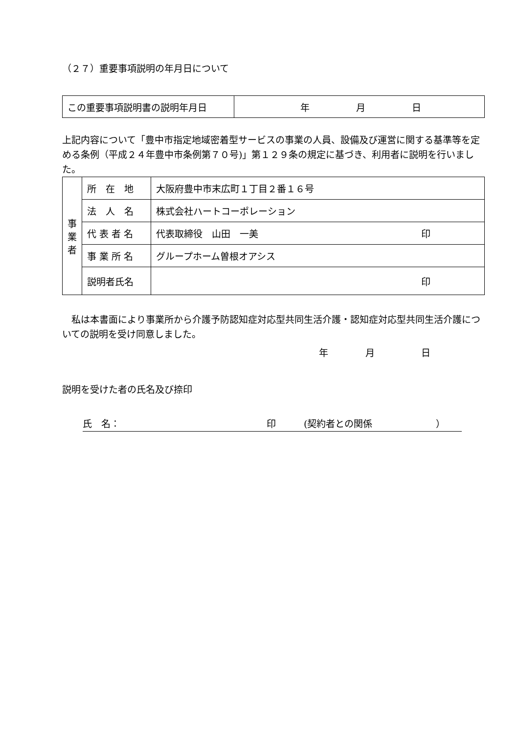（２７）重要事項説明の年月日について
| この重要事項説明書の説明年月日 | 年 月 日 |
上記内容について「豊中市指定地域密着型サービスの事業の人員、設備及び運営に関する基準等を定める条例（平成２４年豊中市条例第７０号)」第１２９条の規定に基づき、利用者に説明を行いました。
| 事 業 者 | 所 在 地 | 大阪府豊中市末広町１丁目２番１６号 |
| | 法 人 名 | 株式会社ハートコーポレーション |
| | 代 表 者 名 | 代表取締役 山田 一美 印 |
| | 事 業 所 名 | グループホーム曽根オアシス |
| | 説明者氏名 | 印 |
　私は本書面により事業所から介護予防認知症対応型共同生活介護・認知症対応型共同生活介護についての説明を受け同意しました。
年　　　　月　　　　　日
説明を受けた者の氏名及び捺印
氏　名： 印　　　(契約者との関係 ）